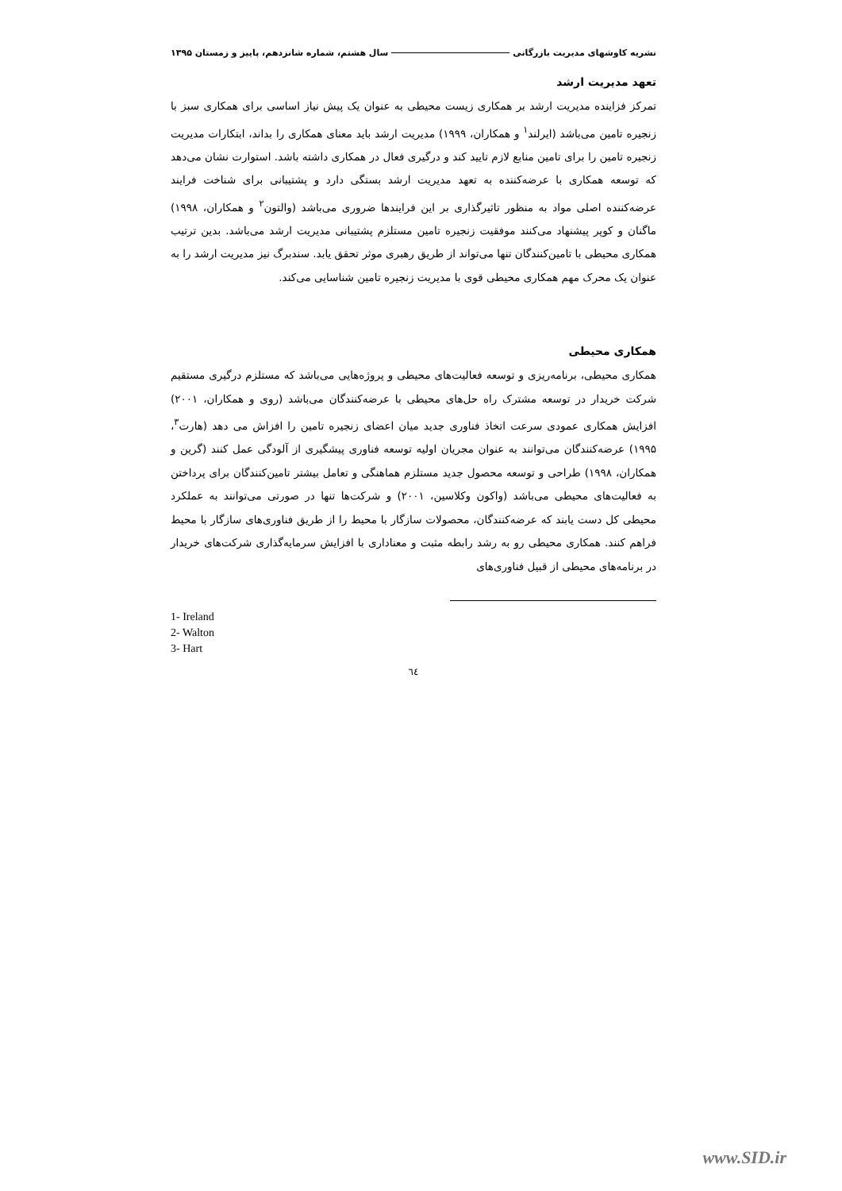نشریه کاوشهای مدیریت بازرگانی سال هشتم، شماره شانزدهم، پاییز و زمستان ۱۳۹۵
تعهد مدیریت ارشد
تمرکز فزاینده مدیریت ارشد بر همکاری زیست محیطی به عنوان یک پیش نیاز اساسی برای همکاری سبز با زنجیره تامین می‌باشد (ایرلند<sup>۱</sup> و همکاران، ۱۹۹۹) مدیریت ارشد باید معنای همکاری را بداند، ابتکارات مدیریت زنجیره تامین را برای تامین منابع لازم تایید کند و درگیری فعال در همکاری داشته باشد. استوارت نشان می‌دهد که توسعه همکاری با عرضه‌کننده به تعهد مدیریت ارشد بستگی دارد و پشتیبانی برای شناخت فرایند عرضه‌کننده اصلی مواد به منظور تاثیرگذاری بر این فرایندها ضروری می‌باشد (والتون<sup>۲</sup> و همکاران، ۱۹۹۸) ماگنان و کوپر پیشنهاد می‌کنند موفقیت زنجیره تامین مستلزم پشتیبانی مدیریت ارشد می‌باشد. بدین ترتیب همکاری محیطی با تامین‌کنندگان تنها می‌تواند از طریق رهبری موثر تحقق یابد. سندبرگ نیز مدیریت ارشد را به عنوان یک محرک مهم همکاری محیطی قوی با مدیریت زنجیره تامین شناسایی می‌کند.
همکاری محیطی
همکاری محیطی، برنامه‌ریزی و توسعه فعالیت‌های محیطی و پروژه‌هایی می‌باشد که مستلزم درگیری مستقیم شرکت خریدار در توسعه مشترک راه حل‌های محیطی با عرضه‌کنندگان می‌باشد (روی و همکاران، ۲۰۰۱) افزایش همکاری عمودی سرعت اتخاذ فناوری جدید میان اعضای زنجیره تامین را افزاش می دهد (هارت<sup>۳</sup>، ۱۹۹۵) عرضه‌کنندگان می‌توانند به عنوان مجریان اولیه توسعه فناوری پیشگیری از آلودگی عمل کنند (گرین و همکاران، ۱۹۹۸) طراحی و توسعه محصول جدید مستلزم هماهنگی و تعامل بیشتر تامین‌کنندگان برای پرداختن به فعالیت‌های محیطی می‌باشد (واکون وکلاسین، ۲۰۰۱) و شرکت‌ها تنها در صورتی می‌توانند به عملکرد محیطی کل دست یابند که عرضه‌کنندگان، محصولات سازگار با محیط را از طریق فناوری‌های سازگار با محیط فراهم کنند. همکاری محیطی رو به رشد رابطه مثبت و معناداری با افزایش سرمایه‌گذاری شرکت‌های خریدار در برنامه‌های محیطی از قبیل فناوری‌های
1- Ireland
2- Walton
3- Hart
٦٤
www.SID.ir